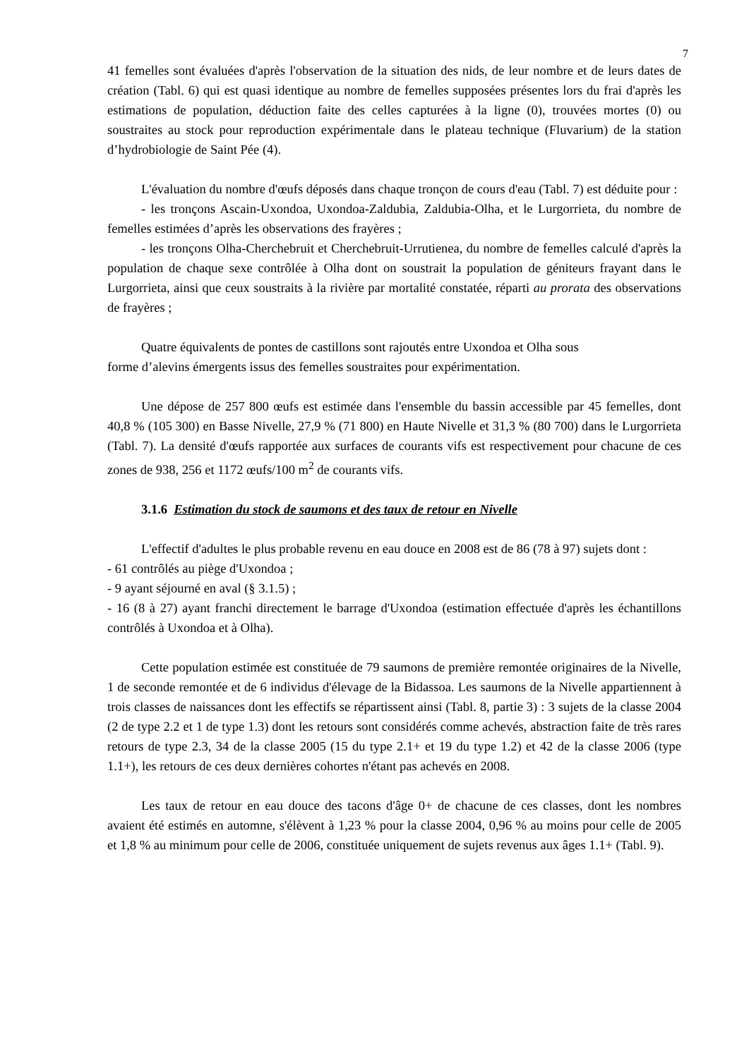7
41 femelles sont évaluées d'après l'observation de la situation des nids, de leur nombre et de leurs dates de création (Tabl. 6) qui est quasi identique au nombre de femelles supposées présentes lors du frai d'après les estimations de population, déduction faite des celles capturées à la ligne (0), trouvées mortes (0) ou soustraites au stock pour reproduction expérimentale dans le plateau technique (Fluvarium) de la station d’hydrobiologie de Saint Pée (4).
L'évaluation du nombre d'œufs déposés dans chaque tronçon de cours d'eau (Tabl. 7) est déduite pour :
- les tronçons Ascain-Uxondoa, Uxondoa-Zaldubia, Zaldubia-Olha, et le Lurgorrieta, du nombre de femelles estimées d’après les observations des frayères ;
- les tronçons Olha-Cherchebruit et Cherchebruit-Urrutienea, du nombre de femelles calculé d'après la population de chaque sexe contrôlée à Olha dont on soustrait la population de géniteurs frayant dans le Lurgorrieta, ainsi que ceux soustraits à la rivière par mortalité constatée, réparti au prorata des observations de frayères ;
Quatre équivalents de pontes de castillons sont rajoutés entre Uxondoa et Olha sous
forme d’alevins émergents issus des femelles soustraites pour expérimentation.
Une dépose de 257 800 œufs est estimée dans l'ensemble du bassin accessible par 45 femelles, dont 40,8 % (105 300) en Basse Nivelle, 27,9 % (71 800) en Haute Nivelle et 31,3 % (80 700) dans le Lurgorrieta (Tabl. 7). La densité d'œufs rapportée aux surfaces de courants vifs est respectivement pour chacune de ces zones de 938, 256 et 1172 œufs/100 m<sup>2</sup> de courants vifs.
3.1.6 Estimation du stock de saumons et des taux de retour en Nivelle
L'effectif d'adultes le plus probable revenu en eau douce en 2008 est de 86 (78 à 97) sujets dont :
- 61 contrôlés au piège d'Uxondoa ;
- 9 ayant séjourné en aval (§ 3.1.5) ;
- 16 (8 à 27) ayant franchi directement le barrage d'Uxondoa (estimation effectuée d'après les échantillons contrôlés à Uxondoa et à Olha).
Cette population estimée est constituée de 79 saumons de première remontée originaires de la Nivelle, 1 de seconde remontée et de 6 individus d'élevage de la Bidassoa. Les saumons de la Nivelle appartiennent à trois classes de naissances dont les effectifs se répartissent ainsi (Tabl. 8, partie 3) : 3 sujets de la classe 2004 (2 de type 2.2 et 1 de type 1.3) dont les retours sont considérés comme achevés, abstraction faite de très rares retours de type 2.3, 34 de la classe 2005 (15 du type 2.1+ et 19 du type 1.2) et 42 de la classe 2006 (type 1.1+), les retours de ces deux dernières cohortes n'étant pas achevés en 2008.
Les taux de retour en eau douce des tacons d'âge 0+ de chacune de ces classes, dont les nombres avaient été estimés en automne, s'élèvent à 1,23 % pour la classe 2004, 0,96 % au moins pour celle de 2005 et 1,8 % au minimum pour celle de 2006, constituée uniquement de sujets revenus aux âges 1.1+ (Tabl. 9).